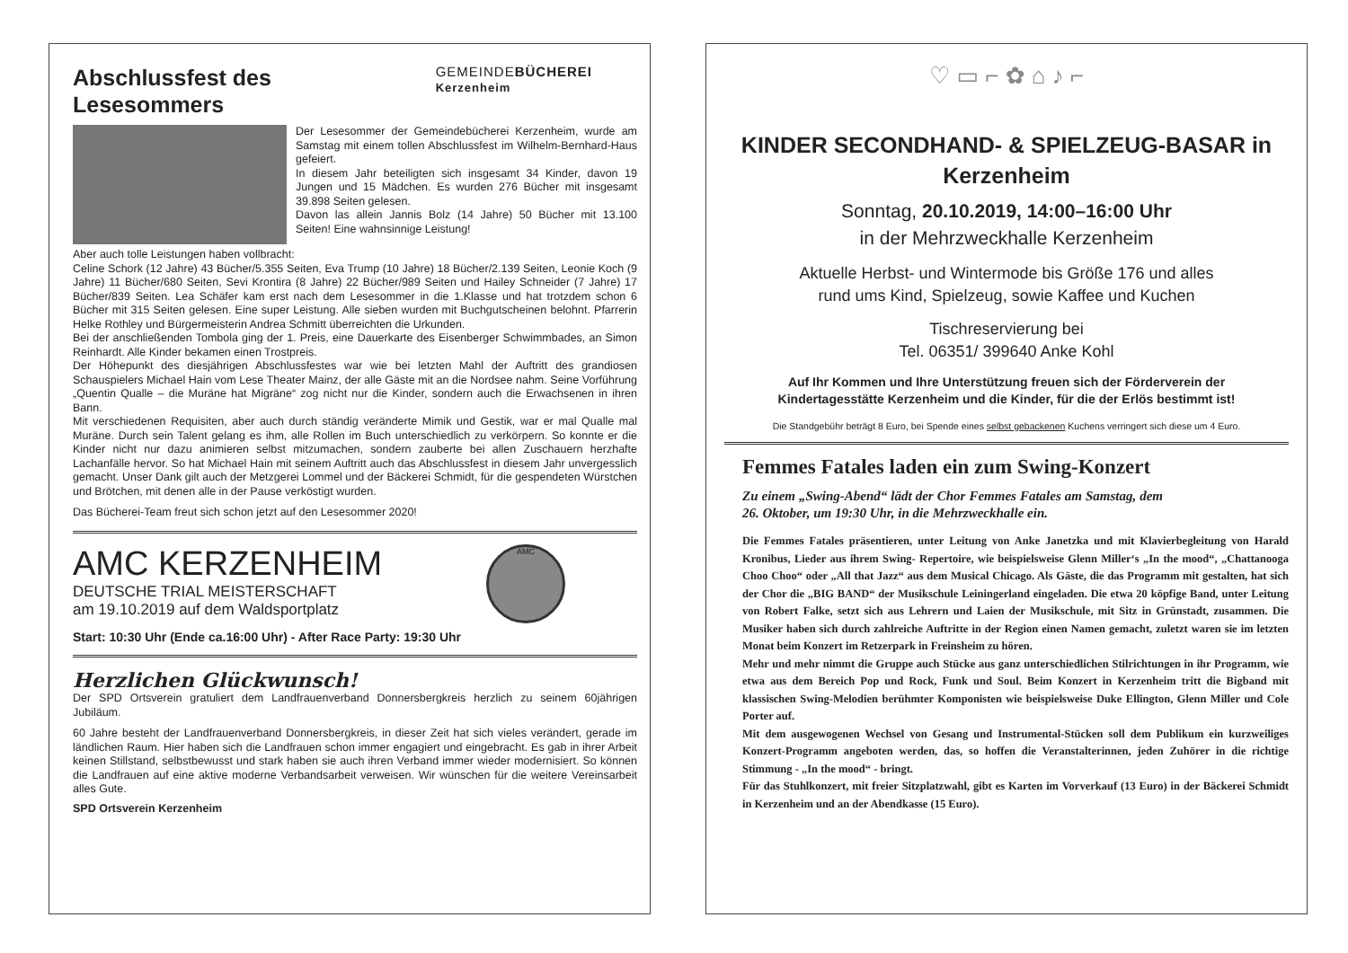Abschlussfest des
Lesesommers
GEMEINDEBÜCHEREI
Kerzenheim
Der Lesesommer der Gemeindebücherei Kerzenheim, wurde am Samstag mit einem tollen Abschlussfest im Wilhelm-Bernhard-Haus gefeiert.
In diesem Jahr beteiligten sich insgesamt 34 Kinder, davon 19 Jungen und 15 Mädchen. Es wurden 276 Bücher mit insgesamt 39.898 Seiten gelesen.
Davon las allein Jannis Bolz (14 Jahre) 50 Bücher mit 13.100 Seiten! Eine wahnsinnige Leistung!
Aber auch tolle Leistungen haben vollbracht:
Celine Schork (12 Jahre) 43 Bücher/5.355 Seiten, Eva Trump (10 Jahre) 18 Bücher/2.139 Seiten, Leonie Koch (9 Jahre) 11 Bücher/680 Seiten, Sevi Krontira (8 Jahre) 22 Bücher/989 Seiten und Hailey Schneider (7 Jahre) 17 Bücher/839 Seiten. Lea Schäfer kam erst nach dem Lesesommer in die 1.Klasse und hat trotzdem schon 6 Bücher mit 315 Seiten gelesen. Eine super Leistung. Alle sieben wurden mit Buchgutscheinen belohnt. Pfarrerin Helke Rothley und Bürgermeisterin Andrea Schmitt überreichten die Urkunden.
Bei der anschließenden Tombola ging der 1. Preis, eine Dauerkarte des Eisenberger Schwimmbades, an Simon Reinhardt. Alle Kinder bekamen einen Trostpreis.
Der Höhepunkt des diesjährigen Abschlussfestes war wie bei letzten Mahl der Auftritt des grandiosen Schauspielers Michael Hain vom Lese Theater Mainz, der alle Gäste mit an die Nordsee nahm. Seine Vorführung „Quentin Qualle – die Muräne hat Migräne“ zog nicht nur die Kinder, sondern auch die Erwachsenen in ihren Bann.
Mit verschiedenen Requisiten, aber auch durch ständig veränderte Mimik und Gestik, war er mal Qualle mal Muräne. Durch sein Talent gelang es ihm, alle Rollen im Buch unterschiedlich zu verkörpern. So konnte er die Kinder nicht nur dazu animieren selbst mitzumachen, sondern zauberte bei allen Zuschauern herzhafte Lachanfälle hervor. So hat Michael Hain mit seinem Auftritt auch das Abschlussfest in diesem Jahr unvergesslich gemacht. Unser Dank gilt auch der Metzgerei Lommel und der Bäckerei Schmidt, für die gespendeten Würstchen und Brötchen, mit denen alle in der Pause verköstigt wurden.
Das Bücherei-Team freut sich schon jetzt auf den Lesesommer 2020!
AMC KERZENHEIM
DEUTSCHE TRIAL MEISTERSCHAFT
am 19.10.2019 auf dem Waldsportplatz
AMC
Start: 10:30 Uhr (Ende ca.16:00 Uhr) - After Race Party: 19:30 Uhr
Herzlichen Glückwunsch!
Der SPD Ortsverein gratuliert dem Landfrauenverband Donnersbergkreis herzlich zu seinem 60jährigen Jubiläum.
60 Jahre besteht der Landfrauenverband Donnersbergkreis, in dieser Zeit hat sich vieles verändert, gerade im ländlichen Raum. Hier haben sich die Landfrauen schon immer engagiert und eingebracht. Es gab in ihrer Arbeit keinen Stillstand, selbstbewusst und stark haben sie auch ihren Verband immer wieder modernisiert. So können die Landfrauen auf eine aktive moderne Verbandsarbeit verweisen. Wir wünschen für die weitere Vereinsarbeit alles Gute.
SPD Ortsverein Kerzenheim
♡ ▭ ⌐ ✿ ⌂ ♪ ⌐
KINDER SECONDHAND- & SPIELZEUG-BASAR in
Kerzenheim
Sonntag, 20.10.2019, 14:00–16:00 Uhr
in der Mehrzweckhalle Kerzenheim
Aktuelle Herbst- und Wintermode bis Größe 176 und alles
rund ums Kind, Spielzeug, sowie Kaffee und Kuchen
Tischreservierung bei
Tel. 06351/ 399640 Anke Kohl
Auf Ihr Kommen und Ihre Unterstützung freuen sich der Förderverein der
Kindertagesstätte Kerzenheim und die Kinder, für die der Erlös bestimmt ist!
Die Standgebühr beträgt 8 Euro, bei Spende eines selbst gebackenen Kuchens verringert sich diese um 4 Euro.
Femmes Fatales laden ein zum Swing-Konzert
Zu einem „Swing-Abend“ lädt der Chor Femmes Fatales am Samstag, dem 26. Oktober, um 19:30 Uhr, in die Mehrzweckhalle ein.
Die Femmes Fatales präsentieren, unter Leitung von Anke Janetzka und mit Klavierbegleitung von Harald Kronibus, Lieder aus ihrem Swing- Repertoire, wie beispielsweise Glenn Miller‘s „In the mood“, „Chattanooga Choo Choo“ oder „All that Jazz“ aus dem Musical Chicago. Als Gäste, die das Programm mit gestalten, hat sich der Chor die „BIG BAND“ der Musikschule Leiningerland eingeladen. Die etwa 20 köpfige Band, unter Leitung von Robert Falke, setzt sich aus Lehrern und Laien der Musikschule, mit Sitz in Grünstadt, zusammen. Die Musiker haben sich durch zahlreiche Auftritte in der Region einen Namen gemacht, zuletzt waren sie im letzten Monat beim Konzert im Retzerpark in Freinsheim zu hören.
Mehr und mehr nimmt die Gruppe auch Stücke aus ganz unterschiedlichen Stilrichtungen in ihr Programm, wie etwa aus dem Bereich Pop und Rock, Funk und Soul. Beim Konzert in Kerzenheim tritt die Bigband mit klassischen Swing-Melodien berühmter Komponisten wie beispielsweise Duke Ellington, Glenn Miller und Cole Porter auf.
Mit dem ausgewogenen Wechsel von Gesang und Instrumental-Stücken soll dem Publikum ein kurzweiliges Konzert-Programm angeboten werden, das, so hoffen die Veranstalterinnen, jeden Zuhörer in die richtige Stimmung - „In the mood“ - bringt.
Für das Stuhlkonzert, mit freier Sitzplatzwahl, gibt es Karten im Vorverkauf (13 Euro) in der Bäckerei Schmidt in Kerzenheim und an der Abendkasse (15 Euro).